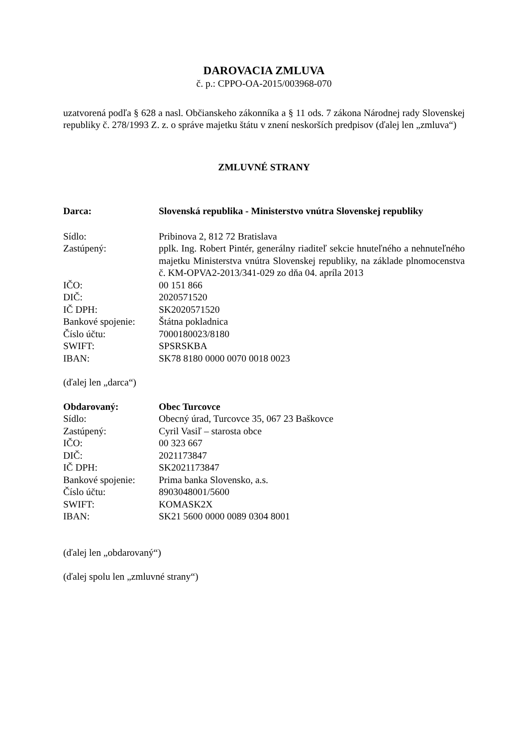DAROVACIA ZMLUVA
č. p.: CPPO-OA-2015/003968-070
uzatvorená podľa § 628 a nasl. Občianskeho zákonníka a § 11 ods. 7 zákona Národnej rady Slovenskej republiky č. 278/1993 Z. z. o správe majetku štátu v znení neskorších predpisov (ďalej len „zmluva“)
ZMLUVNÉ STRANY
| Darca: | Slovenská republika - Ministerstvo vnútra Slovenskej republiky |
| Sídlo: | Pribinova 2, 812 72 Bratislava |
| Zastúpený: | pplk. Ing. Robert Pintér, generálny riaditeľ sekcie hnuteľného a nehnuteľného majetku Ministerstva vnútra Slovenskej republiky, na základe plnomocenstva č. KM-OPVA2-2013/341-029 zo dňa 04. apríla 2013 |
| IČO: | 00 151 866 |
| DIČ: | 2020571520 |
| IČ DPH: | SK2020571520 |
| Bankové spojenie: | Štátna pokladnica |
| Číslo účtu: | 7000180023/8180 |
| SWIFT: | SPSRSKBA |
| IBAN: | SK78 8180 0000 0070 0018 0023 |
(ďalej len „darca“)
| Obdarovaný: | Obec Turcovce |
| Sídlo: | Obecný úrad, Turcovce 35, 067 23 Baškovce |
| Zastúpený: | Cyril Vasiľ – starosta obce |
| IČO: | 00 323 667 |
| DIČ: | 2021173847 |
| IČ DPH: | SK2021173847 |
| Bankové spojenie: | Prima banka Slovensko, a.s. |
| Číslo účtu: | 8903048001/5600 |
| SWIFT: | KOMASK2X |
| IBAN: | SK21 5600 0000 0089 0304 8001 |
(ďalej len „obdarovaný“)
(ďalej spolu len „zmluvné strany“)